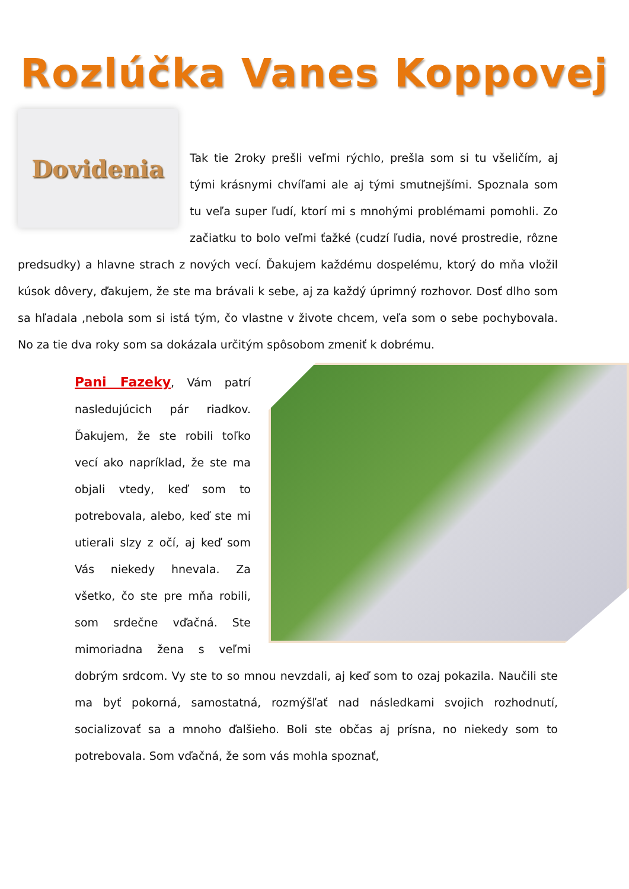Rozlúčka Vanes Koppovej
Dovidenia
Tak tie 2roky prešli veľmi rýchlo, prešla som si tu všeličím, aj tými krásnymi chvíľami ale aj tými smutnejšími. Spoznala som tu veľa super ľudí, ktorí mi s mnohými problémami pomohli. Zo začiatku to bolo veľmi ťažké (cudzí ľudia, nové prostredie, rôzne predsudky) a hlavne strach z nových vecí. Ďakujem každému dospelému, ktorý do mňa vložil kúsok dôvery, ďakujem, že ste ma brávali k sebe, aj za každý úprimný rozhovor. Dosť dlho som sa hľadala ,nebola som si istá tým, čo vlastne v živote chcem, veľa som o sebe pochybovala. No za tie dva roky som sa dokázala určitým spôsobom zmeniť k dobrému.
Pani Fazeky, Vám patrí nasledujúcich pár riadkov. Ďakujem, že ste robili toľko vecí ako napríklad, že ste ma objali vtedy, keď som to potrebovala, alebo, keď ste mi utierali slzy z očí, aj keď som Vás niekedy hnevala. Za všetko, čo ste pre mňa robili, som srdečne vďačná. Ste mimoriadna žena s veľmi dobrým srdcom. Vy ste to so mnou nevzdali, aj keď som to ozaj pokazila. Naučili ste ma byť pokorná, samostatná, rozmýšľať nad následkami svojich rozhodnutí, socializovať sa a mnoho ďalšieho. Boli ste občas aj prísna, no niekedy som to potrebovala. Som vďačná, že som vás mohla spoznať,